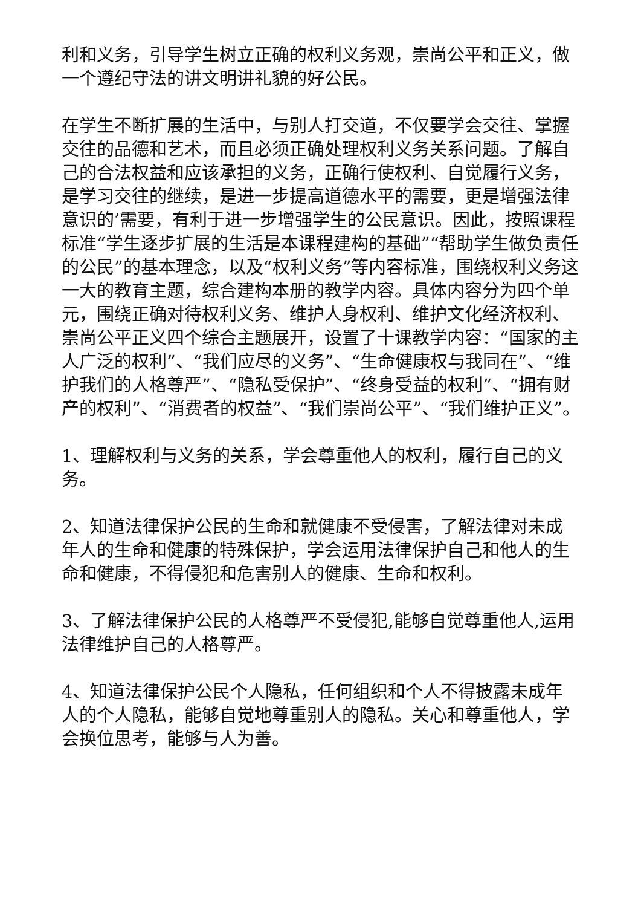利和义务，引导学生树立正确的权利义务观，崇尚公平和正义，做一个遵纪守法的讲文明讲礼貌的好公民。
在学生不断扩展的生活中，与别人打交道，不仅要学会交往、掌握交往的品德和艺术，而且必须正确处理权利义务关系问题。了解自己的合法权益和应该承担的义务，正确行使权利、自觉履行义务，是学习交往的继续，是进一步提高道德水平的需要，更是增强法律意识的’需要，有利于进一步增强学生的公民意识。因此，按照课程标准“学生逐步扩展的生活是本课程建构的基础”“帮助学生做负责任的公民”的基本理念，以及“权利义务”等内容标准，围绕权利义务这一大的教育主题，综合建构本册的教学内容。具体内容分为四个单元，围绕正确对待权利义务、维护人身权利、维护文化经济权利、崇尚公平正义四个综合主题展开，设置了十课教学内容：“国家的主人广泛的权利”、“我们应尽的义务”、“生命健康权与我同在”、“维护我们的人格尊严”、“隐私受保护”、“终身受益的权利”、“拥有财产的权利”、“消费者的权益”、“我们崇尚公平”、“我们维护正义”。
1、理解权利与义务的关系，学会尊重他人的权利，履行自己的义务。
2、知道法律保护公民的生命和就健康不受侵害，了解法律对未成年人的生命和健康的特殊保护，学会运用法律保护自己和他人的生命和健康，不得侵犯和危害别人的健康、生命和权利。
3、了解法律保护公民的人格尊严不受侵犯,能够自觉尊重他人,运用法律维护自己的人格尊严。
4、知道法律保护公民个人隐私，任何组织和个人不得披露未成年人的个人隐私，能够自觉地尊重别人的隐私。关心和尊重他人，学会换位思考，能够与人为善。